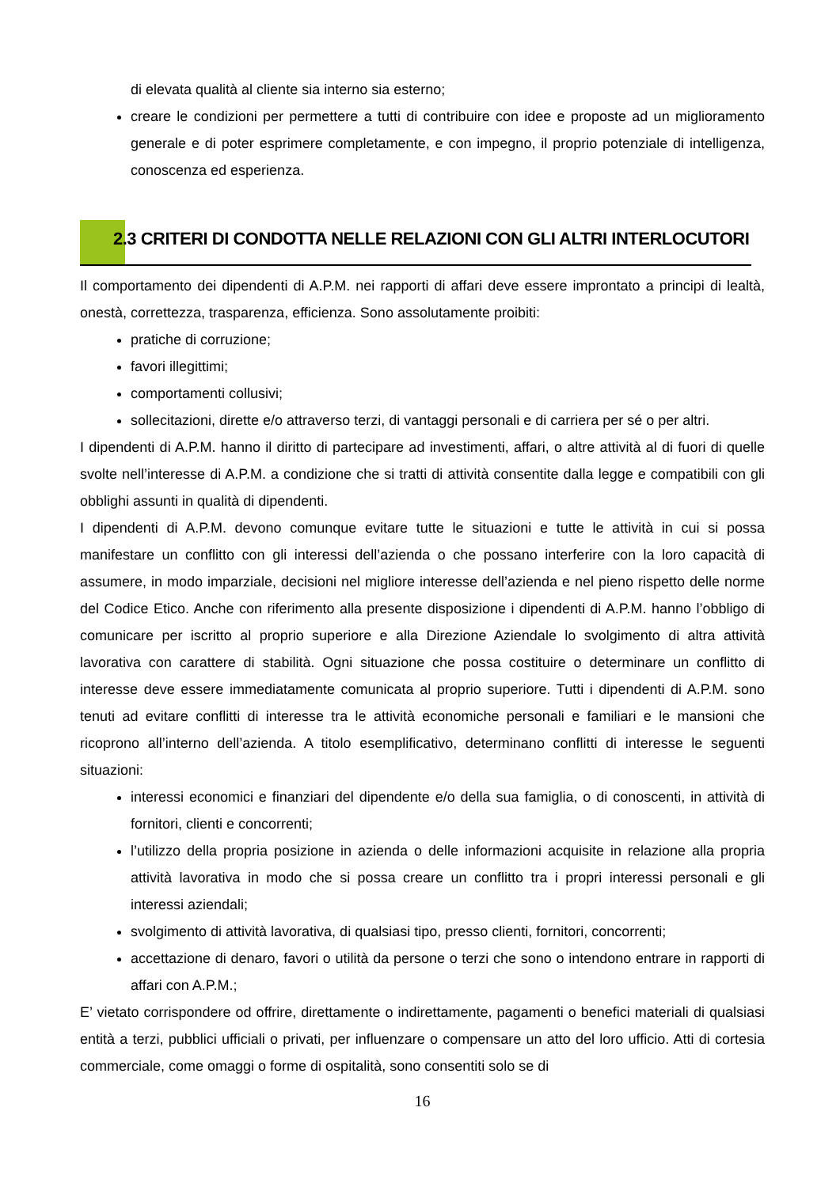di elevata qualità al cliente sia interno sia esterno;
creare le condizioni per permettere a tutti di contribuire con idee e proposte ad un miglioramento generale e di poter esprimere completamente, e con impegno, il proprio potenziale di intelligenza, conoscenza ed esperienza.
2.3 CRITERI DI CONDOTTA NELLE RELAZIONI CON GLI ALTRI INTERLOCUTORI
Il comportamento dei dipendenti di A.P.M. nei rapporti di affari deve essere improntato a principi di lealtà, onestà, correttezza, trasparenza, efficienza. Sono assolutamente proibiti:
pratiche di corruzione;
favori illegittimi;
comportamenti collusivi;
sollecitazioni, dirette e/o attraverso terzi, di vantaggi personali e di carriera per sé o per altri.
I dipendenti di A.P.M. hanno il diritto di partecipare ad investimenti, affari, o altre attività al di fuori di quelle svolte nell’interesse di A.P.M. a condizione che si tratti di attività consentite dalla legge e compatibili con gli obblighi assunti in qualità di dipendenti.
I dipendenti di A.P.M. devono comunque evitare tutte le situazioni e tutte le attività in cui si possa manifestare un conflitto con gli interessi dell’azienda o che possano interferire con la loro capacità di assumere, in modo imparziale, decisioni nel migliore interesse dell’azienda e nel pieno rispetto delle norme del Codice Etico. Anche con riferimento alla presente disposizione i dipendenti di A.P.M. hanno l’obbligo di comunicare per iscritto al proprio superiore e alla Direzione Aziendale lo svolgimento di altra attività lavorativa con carattere di stabilità. Ogni situazione che possa costituire o determinare un conflitto di interesse deve essere immediatamente comunicata al proprio superiore. Tutti i dipendenti di A.P.M. sono tenuti ad evitare conflitti di interesse tra le attività economiche personali e familiari e le mansioni che ricoprono all’interno dell’azienda. A titolo esemplificativo, determinano conflitti di interesse le seguenti situazioni:
interessi economici e finanziari del dipendente e/o della sua famiglia, o di conoscenti, in attività di fornitori, clienti e concorrenti;
l’utilizzo della propria posizione in azienda o delle informazioni acquisite in relazione alla propria attività lavorativa in modo che si possa creare un conflitto tra i propri interessi personali e gli interessi aziendali;
svolgimento di attività lavorativa, di qualsiasi tipo, presso clienti, fornitori, concorrenti;
accettazione di denaro, favori o utilità da persone o terzi che sono o intendono entrare in rapporti di affari con A.P.M.;
E’ vietato corrispondere od offrire, direttamente o indirettamente, pagamenti o benefici materiali di qualsiasi entità a terzi, pubblici ufficiali o privati, per influenzare o compensare un atto del loro ufficio. Atti di cortesia commerciale, come omaggi o forme di ospitalità, sono consentiti solo se di
16